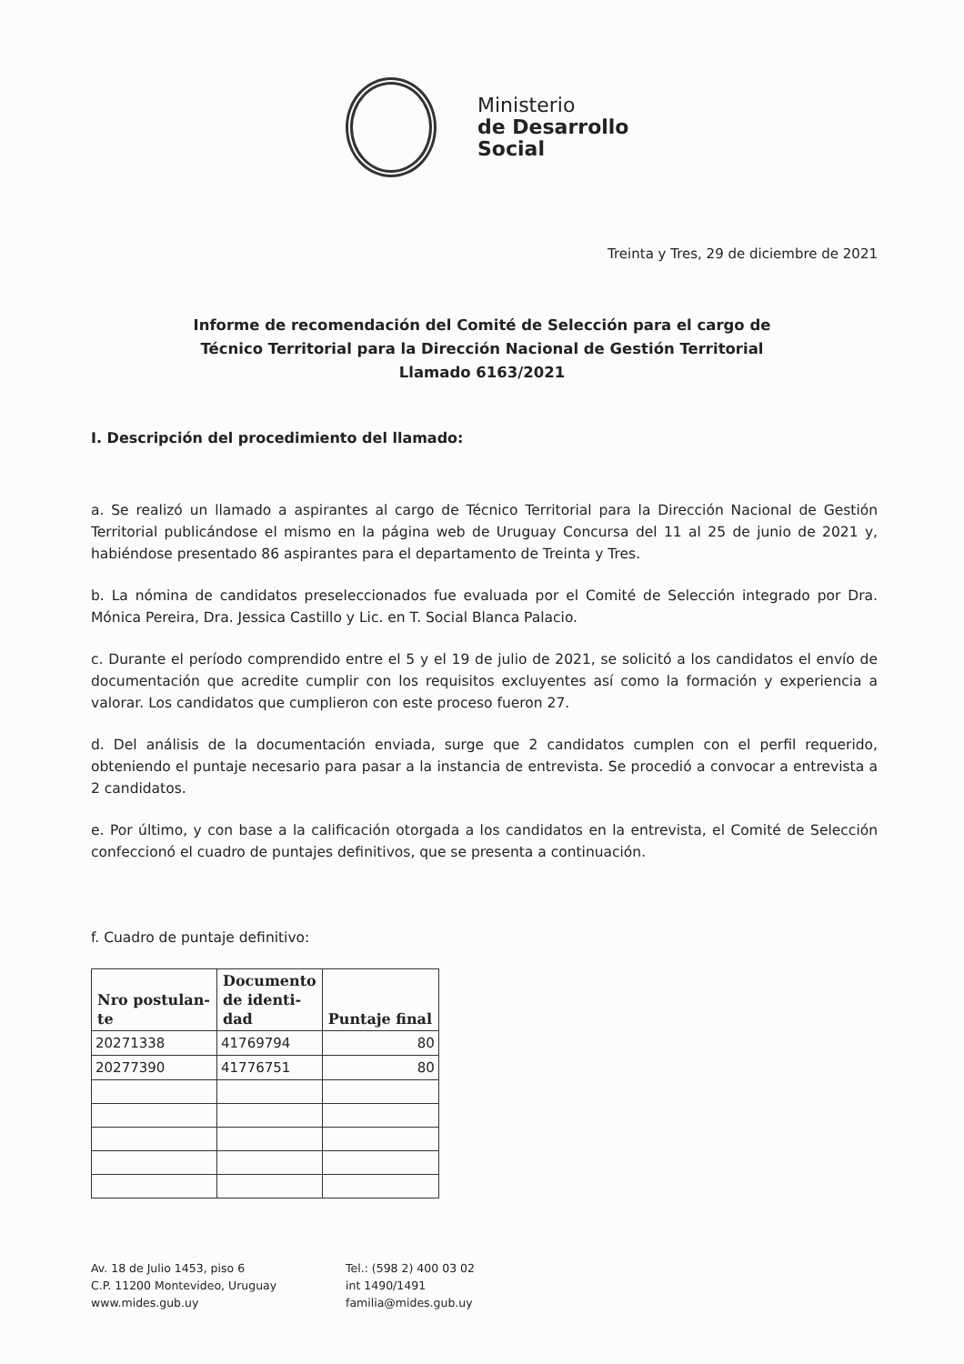Ministerio
de Desarrollo
Social
Treinta y Tres, 29 de diciembre de 2021
Informe de recomendación del Comité de Selección para el cargo de
Técnico Territorial para la Dirección Nacional de Gestión Territorial
Llamado 6163/2021
I. Descripción del procedimiento del llamado:
a. Se realizó un llamado a aspirantes al cargo de Técnico Territorial para la Dirección Nacional de Gestión Territorial publicándose el mismo en la página web de Uruguay Concursa del 11 al 25 de junio de 2021 y, habiéndose presentado 86 aspirantes para el departamento de Treinta y Tres.
b. La nómina de candidatos preseleccionados fue evaluada por el Comité de Selección integrado por Dra. Mónica Pereira, Dra. Jessica Castillo y Lic. en T. Social Blanca Palacio.
c. Durante el período comprendido entre el 5 y el 19 de julio de 2021, se solicitó a los candidatos el envío de documentación que acredite cumplir con los requisitos excluyentes así como la formación y experiencia a valorar. Los candidatos que cumplieron con este proceso fueron 27.
d. Del análisis de la documentación enviada, surge que 2 candidatos cumplen con el perfil requerido, obteniendo el puntaje necesario para pasar a la instancia de entrevista. Se procedió a convocar a entrevista a 2 candidatos.
e. Por último, y con base a la calificación otorgada a los candidatos en la entrevista, el Comité de Selección confeccionó el cuadro de puntajes definitivos, que se presenta a continuación.
f. Cuadro de puntaje definitivo:
| Nro postulan- te | Documento de identi- dad | Puntaje final |
| --- | --- | --- |
| 20271338 | 41769794 | 80 |
| 20277390 | 41776751 | 80 |
Av. 18 de Julio 1453, piso 6
C.P. 11200 Montevideo, Uruguay
www.mides.gub.uy
Tel.: (598 2) 400 03 02
int 1490/1491
familia@mides.gub.uy